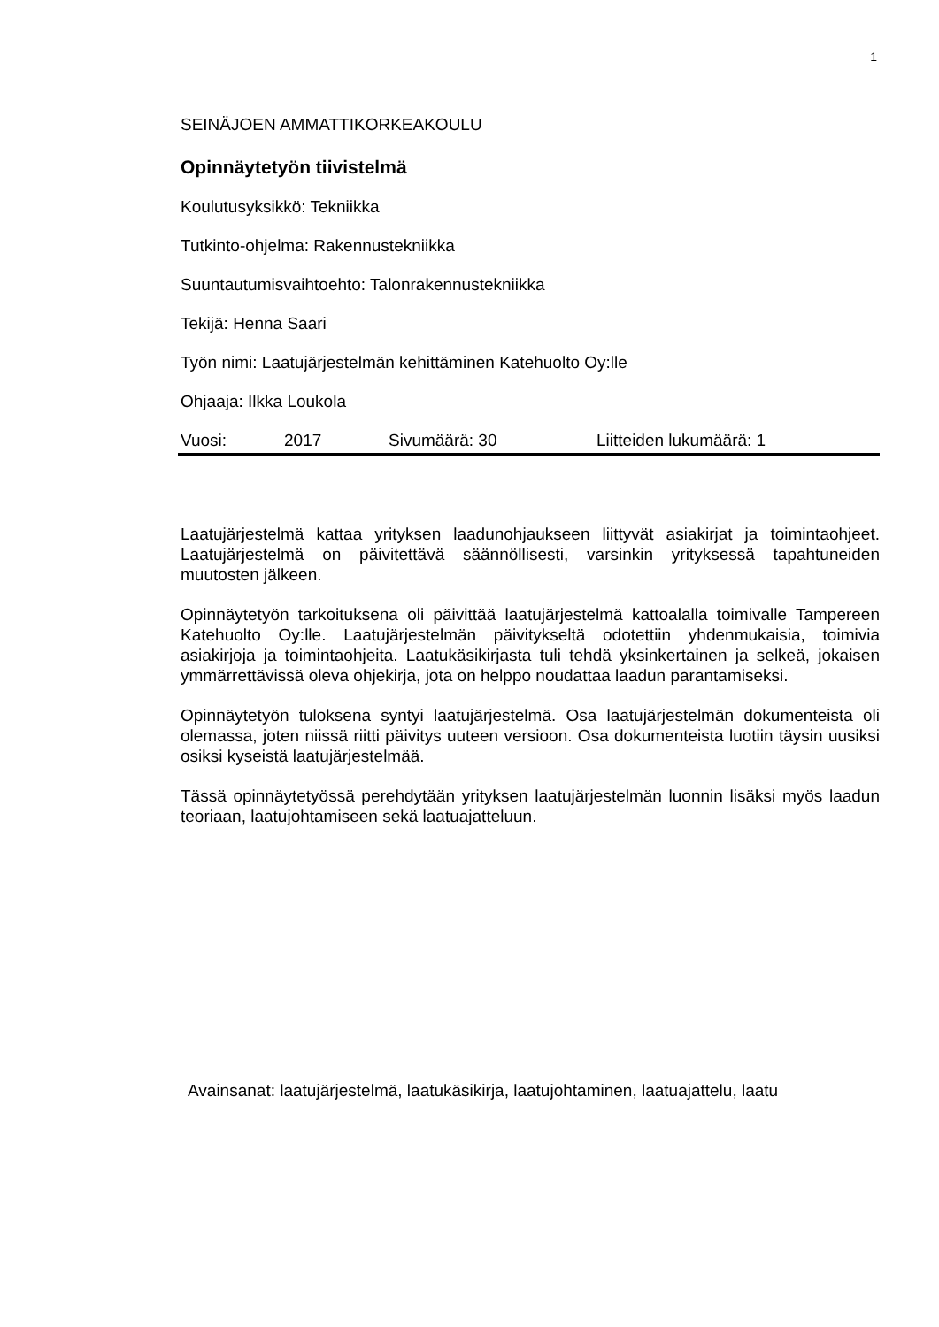1
SEINÄJOEN AMMATTIKORKEAKOULU
Opinnäytetyön tiivistelmä
Koulutusyksikkö: Tekniikka
Tutkinto-ohjelma: Rakennustekniikka
Suuntautumisvaihtoehto: Talonrakennustekniikka
Tekijä: Henna Saari
Työn nimi: Laatujärjestelmän kehittäminen Katehuolto Oy:lle
Ohjaaja: Ilkka Loukola
Vuosi: 2017 Sivumäärä: 30 Liitteiden lukumäärä: 1
Laatujärjestelmä kattaa yrityksen laadunohjaukseen liittyvät asiakirjat ja toimintaohjeet. Laatujärjestelmä on päivitettävä säännöllisesti, varsinkin yrityksessä tapahtuneiden muutosten jälkeen.
Opinnäytetyön tarkoituksena oli päivittää laatujärjestelmä kattoalalla toimivalle Tampereen Katehuolto Oy:lle. Laatujärjestelmän päivitykseltä odotettiin yhdenmukaisia, toimivia asiakirjoja ja toimintaohjeita. Laatukäsikirjasta tuli tehdä yksinkertainen ja selkeä, jokaisen ymmärrettävissä oleva ohjekirja, jota on helppo noudattaa laadun parantamiseksi.
Opinnäytetyön tuloksena syntyi laatujärjestelmä. Osa laatujärjestelmän dokumenteista oli olemassa, joten niissä riitti päivitys uuteen versioon. Osa dokumenteista luotiin täysin uusiksi osiksi kyseistä laatujärjestelmää.
Tässä opinnäytetyössä perehdytään yrityksen laatujärjestelmän luonnin lisäksi myös laadun teoriaan, laatujohtamiseen sekä laatuajatteluun.
Avainsanat: laatujärjestelmä, laatukäsikirja, laatujohtaminen, laatuajattelu, laatu